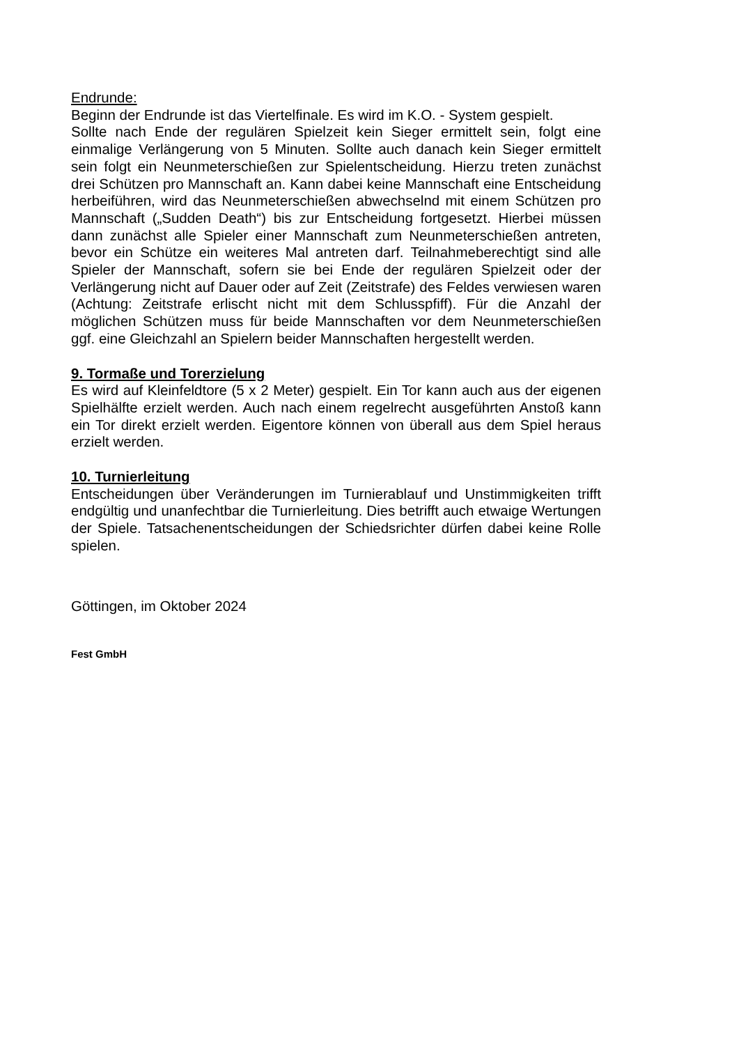Endrunde:
Beginn der Endrunde ist das Viertelfinale. Es wird im K.O. - System gespielt.
Sollte nach Ende der regulären Spielzeit kein Sieger ermittelt sein, folgt eine einmalige Verlängerung von 5 Minuten. Sollte auch danach kein Sieger ermittelt sein folgt ein Neunmeterschießen zur Spielentscheidung. Hierzu treten zunächst drei Schützen pro Mannschaft an. Kann dabei keine Mannschaft eine Entscheidung herbeiführen, wird das Neunmeterschießen abwechselnd mit einem Schützen pro Mannschaft („Sudden Death“) bis zur Entscheidung fortgesetzt. Hierbei müssen dann zunächst alle Spieler einer Mannschaft zum Neunmeterschießen antreten, bevor ein Schütze ein weiteres Mal antreten darf. Teilnahmeberechtigt sind alle Spieler der Mannschaft, sofern sie bei Ende der regulären Spielzeit oder der Verlängerung nicht auf Dauer oder auf Zeit (Zeitstrafe) des Feldes verwiesen waren (Achtung: Zeitstrafe erlischt nicht mit dem Schlusspfiff). Für die Anzahl der möglichen Schützen muss für beide Mannschaften vor dem Neunmeterschießen ggf. eine Gleichzahl an Spielern beider Mannschaften hergestellt werden.
9. Tormaße und Torerzielung
Es wird auf Kleinfeldtore (5 x 2 Meter) gespielt. Ein Tor kann auch aus der eigenen Spielhälfte erzielt werden. Auch nach einem regelrecht ausgeführten Anstoß kann ein Tor direkt erzielt werden. Eigentore können von überall aus dem Spiel heraus erzielt werden.
10. Turnierleitung
Entscheidungen über Veränderungen im Turnierablauf und Unstimmigkeiten trifft endgültig und unanfechtbar die Turnierleitung. Dies betrifft auch etwaige Wertungen der Spiele. Tatsachenentscheidungen der Schiedsrichter dürfen dabei keine Rolle spielen.
Göttingen, im Oktober 2024
Fest GmbH